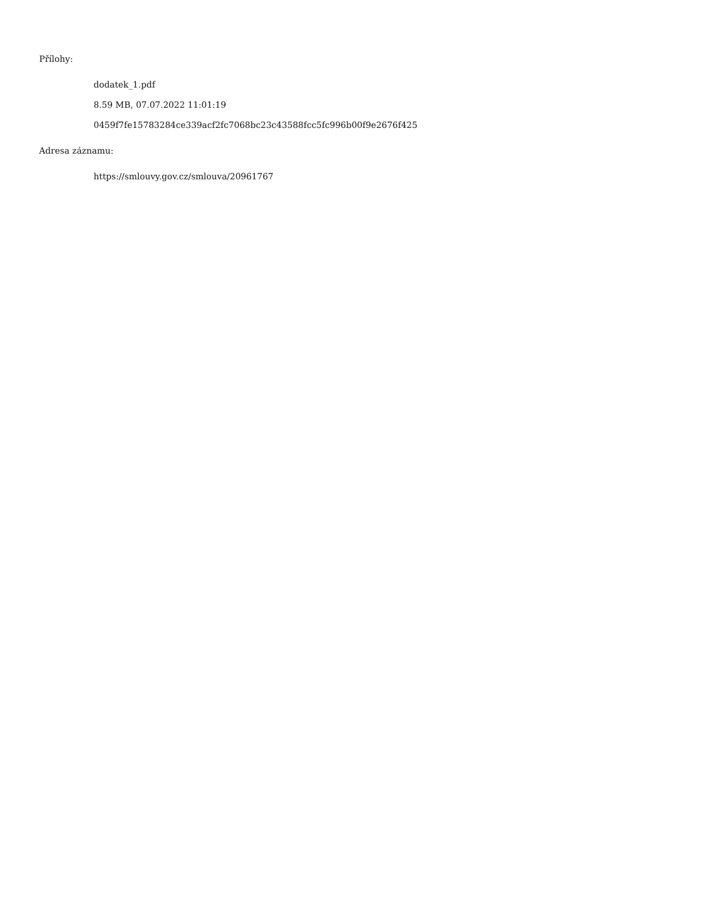Přílohy:
dodatek_1.pdf
8.59 MB, 07.07.2022 11:01:19
0459f7fe15783284ce339acf2fc7068bc23c43588fcc5fc996b00f9e2676f425
Adresa záznamu:
https://smlouvy.gov.cz/smlouva/20961767